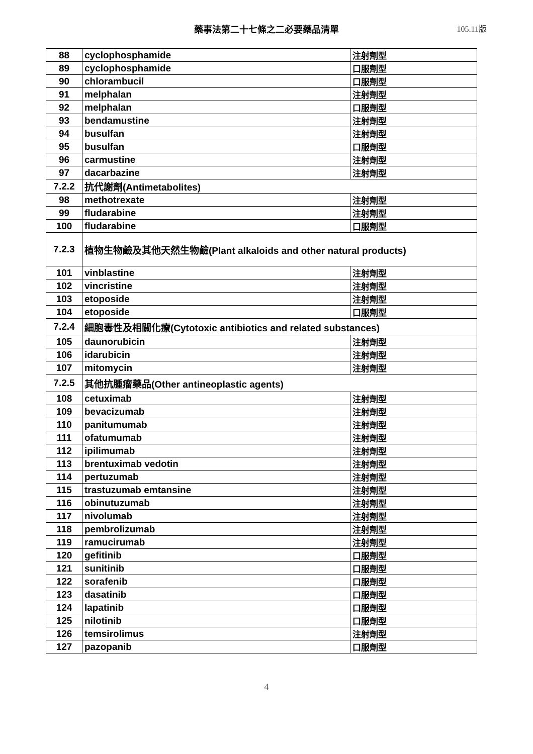藥事法第二十七條之二必要藥品清單 105.11版
| 88 | cyclophosphamide | 注射劑型 |
| 89 | cyclophosphamide | 口服劑型 |
| 90 | chlorambucil | 口服劑型 |
| 91 | melphalan | 注射劑型 |
| 92 | melphalan | 口服劑型 |
| 93 | bendamustine | 注射劑型 |
| 94 | busulfan | 注射劑型 |
| 95 | busulfan | 口服劑型 |
| 96 | carmustine | 注射劑型 |
| 97 | dacarbazine | 注射劑型 |
| 7.2.2 | 抗代謝劑(Antimetabolites) | |
| 98 | methotrexate | 注射劑型 |
| 99 | fludarabine | 注射劑型 |
| 100 | fludarabine | 口服劑型 |
| 7.2.3 | 植物生物鹼及其他天然生物鹼(Plant alkaloids and other natural products) | |
| 101 | vinblastine | 注射劑型 |
| 102 | vincristine | 注射劑型 |
| 103 | etoposide | 注射劑型 |
| 104 | etoposide | 口服劑型 |
| 7.2.4 | 細胞毒性及相關化療(Cytotoxic antibiotics and related substances) | |
| 105 | daunorubicin | 注射劑型 |
| 106 | idarubicin | 注射劑型 |
| 107 | mitomycin | 注射劑型 |
| 7.2.5 | 其他抗腫瘤藥品(Other antineoplastic agents) | |
| 108 | cetuximab | 注射劑型 |
| 109 | bevacizumab | 注射劑型 |
| 110 | panitumumab | 注射劑型 |
| 111 | ofatumumab | 注射劑型 |
| 112 | ipilimumab | 注射劑型 |
| 113 | brentuximab vedotin | 注射劑型 |
| 114 | pertuzumab | 注射劑型 |
| 115 | trastuzumab emtansine | 注射劑型 |
| 116 | obinutuzumab | 注射劑型 |
| 117 | nivolumab | 注射劑型 |
| 118 | pembrolizumab | 注射劑型 |
| 119 | ramucirumab | 注射劑型 |
| 120 | gefitinib | 口服劑型 |
| 121 | sunitinib | 口服劑型 |
| 122 | sorafenib | 口服劑型 |
| 123 | dasatinib | 口服劑型 |
| 124 | lapatinib | 口服劑型 |
| 125 | nilotinib | 口服劑型 |
| 126 | temsirolimus | 注射劑型 |
| 127 | pazopanib | 口服劑型 |
4